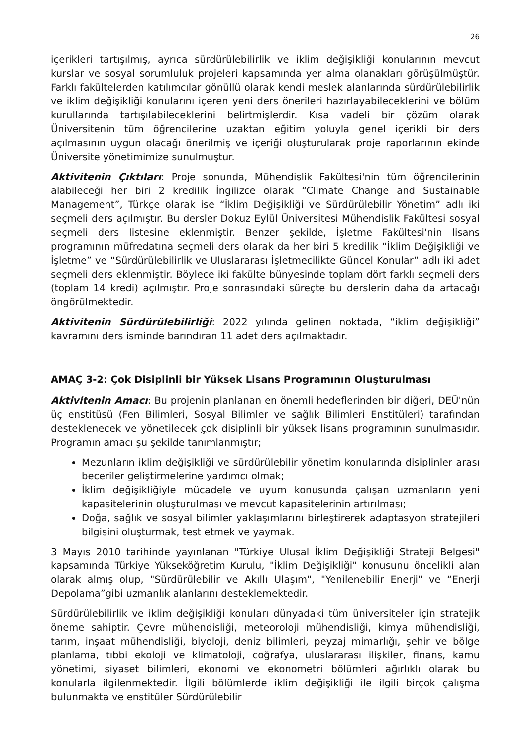26
içerikleri tartışılmış, ayrıca sürdürülebilirlik ve iklim değişikliği konularının mevcut kurslar ve sosyal sorumluluk projeleri kapsamında yer alma olanakları görüşülmüştür. Farklı fakültelerden katılımcılar gönüllü olarak kendi meslek alanlarında sürdürülebilirlik ve iklim değişikliği konularını içeren yeni ders önerileri hazırlayabileceklerini ve bölüm kurullarında tartışılabileceklerini belirtmişlerdir. Kısa vadeli bir çözüm olarak Üniversitenin tüm öğrencilerine uzaktan eğitim yoluyla genel içerikli bir ders açılmasının uygun olacağı önerilmiş ve içeriği oluşturularak proje raporlarının ekinde Üniversite yönetimimize sunulmuştur.
Aktivitenin Çıktıları: Proje sonunda, Mühendislik Fakültesi'nin tüm öğrencilerinin alabileceği her biri 2 kredilik İngilizce olarak “Climate Change and Sustainable Management”, Türkçe olarak ise “İklim Değişikliği ve Sürdürülebilir Yönetim” adlı iki seçmeli ders açılmıştır. Bu dersler Dokuz Eylül Üniversitesi Mühendislik Fakültesi sosyal seçmeli ders listesine eklenmiştir. Benzer şekilde, İşletme Fakültesi'nin lisans programının müfredatına seçmeli ders olarak da her biri 5 kredilik “İklim Değişikliği ve İşletme” ve “Sürdürülebilirlik ve Uluslararası İşletmecilikte Güncel Konular” adlı iki adet seçmeli ders eklenmiştir. Böylece iki fakülte bünyesinde toplam dört farklı seçmeli ders (toplam 14 kredi) açılmıştır. Proje sonrasındaki süreçte bu derslerin daha da artacağı öngörülmektedir.
Aktivitenin Sürdürülebilirliği: 2022 yılında gelinen noktada, “iklim değişikliği” kavramını ders isminde barındıran 11 adet ders açılmaktadır.
AMAÇ 3-2: Çok Disiplinli bir Yüksek Lisans Programının Oluşturulması
Aktivitenin Amacı: Bu projenin planlanan en önemli hedeflerinden bir diğeri, DEÜ'nün üç enstitüsü (Fen Bilimleri, Sosyal Bilimler ve sağlık Bilimleri Enstitüleri) tarafından desteklenecek ve yönetilecek çok disiplinli bir yüksek lisans programının sunulmasıdır. Programın amacı şu şekilde tanımlanmıştır;
Mezunların iklim değişikliği ve sürdürülebilir yönetim konularında disiplinler arası beceriler geliştirmelerine yardımcı olmak;
İklim değişikliğiyle mücadele ve uyum konusunda çalışan uzmanların yeni kapasitelerinin oluşturulması ve mevcut kapasitelerinin artırılması;
Doğa, sağlık ve sosyal bilimler yaklaşımlarını birleştirerek adaptasyon stratejileri bilgisini oluşturmak, test etmek ve yaymak.
3 Mayıs 2010 tarihinde yayınlanan "Türkiye Ulusal İklim Değişikliği Strateji Belgesi" kapsamında Türkiye Yükseköğretim Kurulu, "İklim Değişikliği" konusunu öncelikli alan olarak almış olup, "Sürdürülebilir ve Akıllı Ulaşım", "Yenilenebilir Enerji" ve “Enerji Depolama”gibi uzmanlık alanlarını desteklemektedir.
Sürdürülebilirlik ve iklim değişikliği konuları dünyadaki tüm üniversiteler için stratejik öneme sahiptir. Çevre mühendisliği, meteoroloji mühendisliği, kimya mühendisliği, tarım, inşaat mühendisliği, biyoloji, deniz bilimleri, peyzaj mimarlığı, şehir ve bölge planlama, tıbbi ekoloji ve klimatoloji, coğrafya, uluslararası ilişkiler, finans, kamu yönetimi, siyaset bilimleri, ekonomi ve ekonometri bölümleri ağırlıklı olarak bu konularla ilgilenmektedir. İlgili bölümlerde iklim değişikliği ile ilgili birçok çalışma bulunmakta ve enstitüler Sürdürülebilir